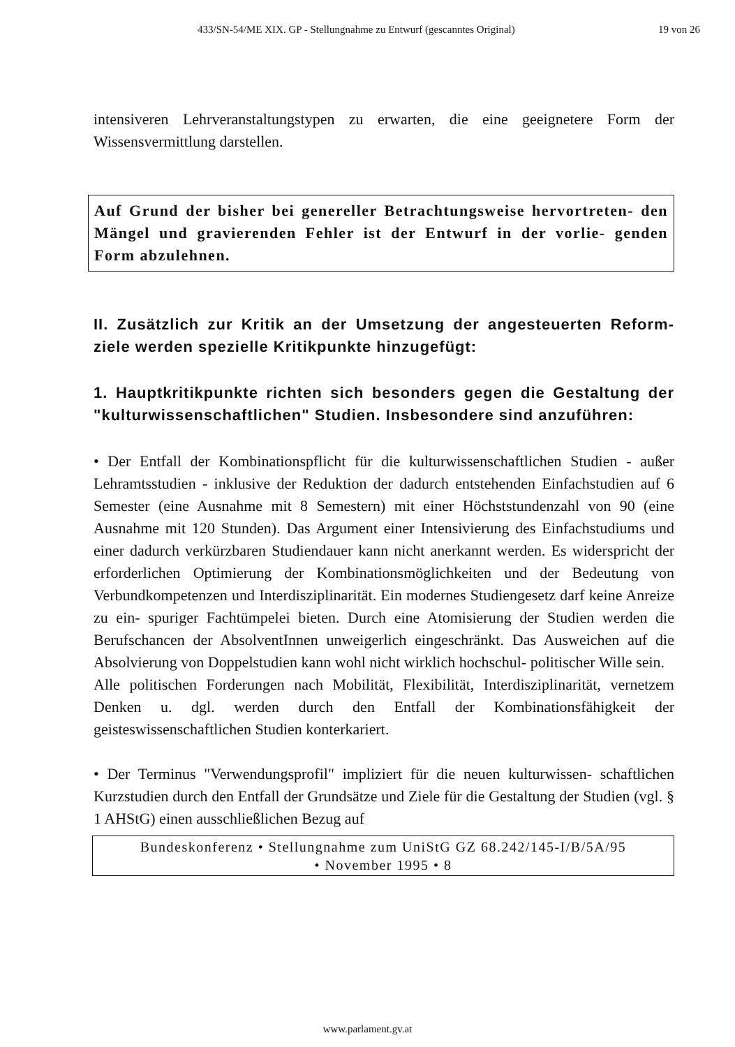433/SN-54/ME XIX. GP - Stellungnahme zu Entwurf (gescanntes Original) 19 von 26
intensiveren Lehrveranstaltungstypen zu erwarten, die eine geeignetere Form der Wissensvermittlung darstellen.
Auf Grund der bisher bei genereller Betrachtungsweise hervortreten- den Mängel und gravierenden Fehler ist der Entwurf in der vorlie- genden Form abzulehnen.
II. Zusätzlich zur Kritik an der Umsetzung der angesteuerten Reform- ziele werden spezielle Kritikpunkte hinzugefügt:
1. Hauptkritikpunkte richten sich besonders gegen die Gestaltung der "kulturwissenschaftlichen" Studien. Insbesondere sind anzuführen:
• Der Entfall der Kombinationspflicht für die kulturwissenschaftlichen Studien - außer Lehramtsstudien - inklusive der Reduktion der dadurch entstehenden Einfachstudien auf 6 Semester (eine Ausnahme mit 8 Semestern) mit einer Höchststundenzahl von 90 (eine Ausnahme mit 120 Stunden). Das Argument einer Intensivierung des Einfachstudiums und einer dadurch verkürzbaren Studiendauer kann nicht anerkannt werden. Es widerspricht der erforderlichen Optimierung der Kombinationsmöglichkeiten und der Bedeutung von Verbundkompetenzen und Interdisziplinarität. Ein modernes Studiengesetz darf keine Anreize zu ein- spuriger Fachtümpelei bieten. Durch eine Atomisierung der Studien werden die Berufschancen der AbsolventInnen unweigerlich eingeschränkt. Das Ausweichen auf die Absolvierung von Doppelstudien kann wohl nicht wirklich hochschul- politischer Wille sein.
Alle politischen Forderungen nach Mobilität, Flexibilität, Interdisziplinarität, vernetzem Denken u. dgl. werden durch den Entfall der Kombinationsfähigkeit der geisteswissenschaftlichen Studien konterkariert.
• Der Terminus "Verwendungsprofil" impliziert für die neuen kulturwissen- schaftlichen Kurzstudien durch den Entfall der Grundsätze und Ziele für die Gestaltung der Studien (vgl. § 1 AHStG) einen ausschließlichen Bezug auf
Bundeskonferenz • Stellungnahme zum UniStG GZ 68.242/145-I/B/5A/95
• November 1995 • 8
www.parlament.gv.at